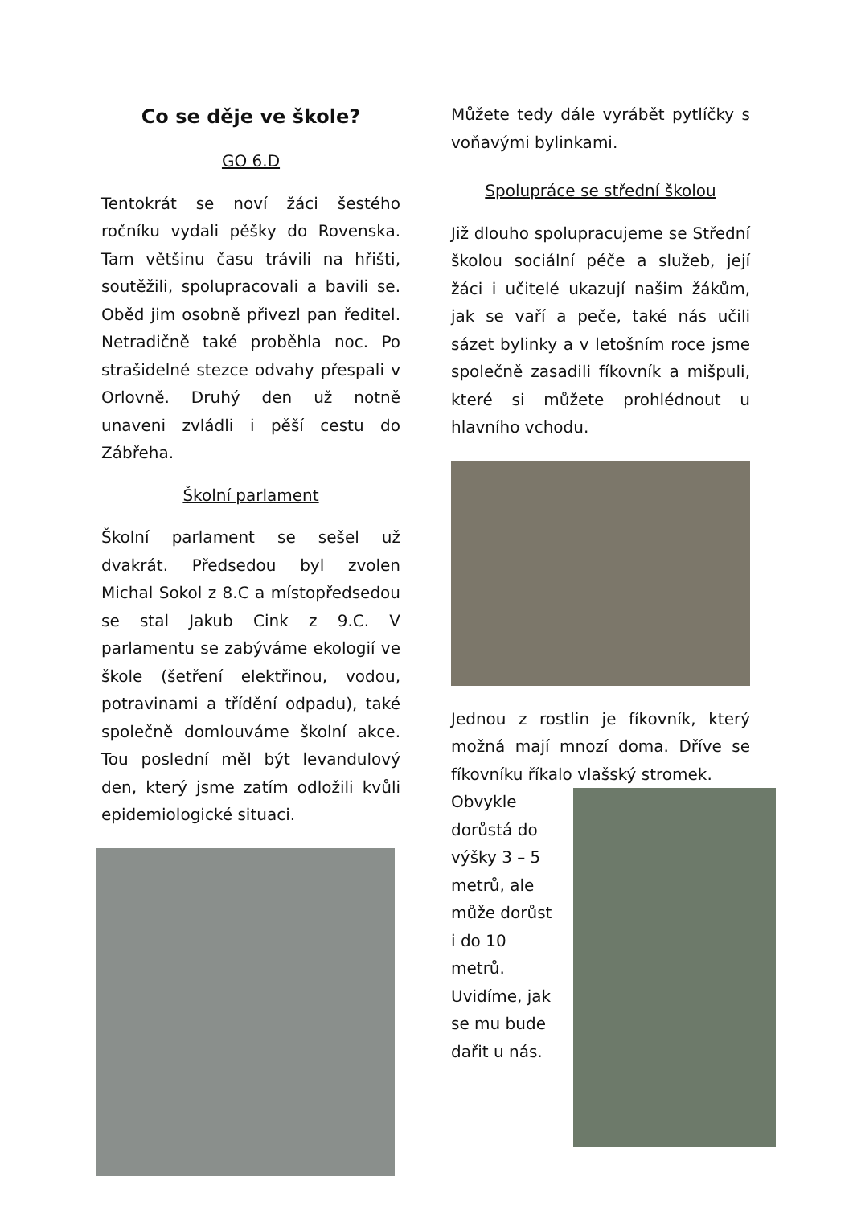Co se děje ve škole?
GO 6.D
Tentokrát se noví žáci šestého ročníku vydali pěšky do Rovenska. Tam většinu času trávili na hřišti, soutěžili, spolupracovali a bavili se. Oběd jim osobně přivezl pan ředitel. Netradičně také proběhla noc. Po strašidelné stezce odvahy přespali v Orlovně. Druhý den už notně unaveni zvládli i pěší cestu do Zábřeha.
Školní parlament
Školní parlament se sešel už dvakrát. Předsedou byl zvolen Michal Sokol z 8.C a místopředsedou se stal Jakub Cink z 9.C. V parlamentu se zabýváme ekologií ve škole (šetření elektřinou, vodou, potravinami a třídění odpadu), také společně domlouváme školní akce. Tou poslední měl být levandulový den, který jsme zatím odložili kvůli epidemiologické situaci.
Můžete tedy dále vyrábět pytlíčky s voňavými bylinkami.
Spolupráce se střední školou
Již dlouho spolupracujeme se Střední školou sociální péče a služeb, její žáci i učitelé ukazují našim žákům, jak se vaří a peče, také nás učili sázet bylinky a v letošním roce jsme společně zasadili fíkovník a mišpuli, které si můžete prohlédnout u hlavního vchodu.
Jednou z rostlin je fíkovník, který možná mají mnozí doma. Dříve se fíkovníku říkalo vlašský stromek.
Obvykle dorůstá do výšky 3 – 5 metrů, ale může dorůst i do 10 metrů. Uvidíme, jak se mu bude dařit u nás.